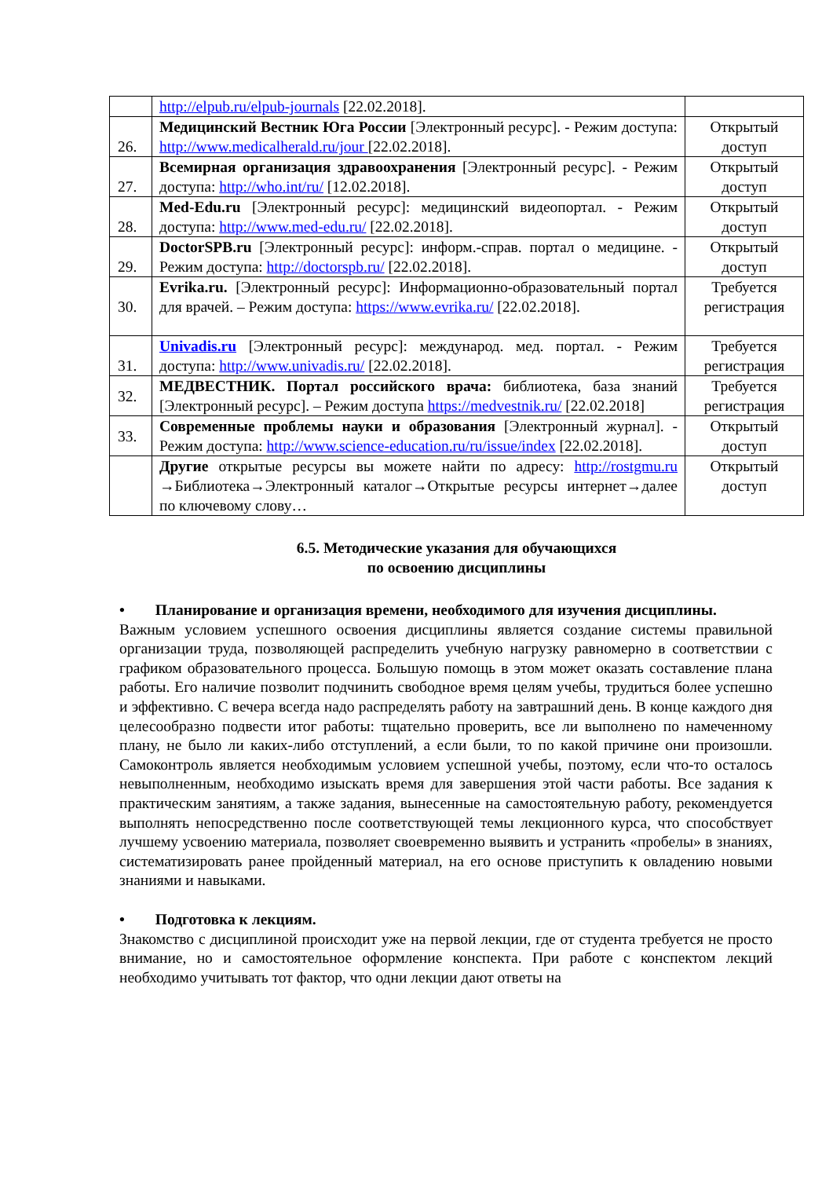| | http://elpub.ru/elpub-journals [22.02.2018]. | |
| 26. | Медицинский Вестник Юга России [Электронный ресурс]. - Режим доступа: http://www.medicalherald.ru/jour [22.02.2018]. | Открытый доступ |
| 27. | Всемирная организация здравоохранения [Электронный ресурс]. - Режим доступа: http://who.int/ru/ [12.02.2018]. | Открытый доступ |
| 28. | Med-Edu.ru [Электронный ресурс]: медицинский видеопортал. - Режим доступа: http://www.med-edu.ru/ [22.02.2018]. | Открытый доступ |
| 29. | DoctorSPB.ru [Электронный ресурс]: информ.-справ. портал о медицине. - Режим доступа: http://doctorspb.ru/ [22.02.2018]. | Открытый доступ |
| 30. | Evrika.ru. [Электронный ресурс]: Информационно-образовательный портал для врачей. – Режим доступа: https://www.evrika.ru/ [22.02.2018]. | Требуется регистрация |
| 31. | Univadis.ru [Электронный ресурс]: международ. мед. портал. - Режим доступа: http://www.univadis.ru/ [22.02.2018]. | Требуется регистрация |
| 32. | МЕДВЕСТНИК. Портал российского врача: библиотека, база знаний [Электронный ресурс]. – Режим доступа https://medvestnik.ru/ [22.02.2018] | Требуется регистрация |
| 33. | Современные проблемы науки и образования [Электронный журнал]. - Режим доступа: http://www.science-education.ru/ru/issue/index [22.02.2018]. | Открытый доступ |
| | Другие открытые ресурсы вы можете найти по адресу: http://rostgmu.ru →Библиотека→Электронный каталог→Открытые ресурсы интернет→далее по ключевому слову… | Открытый доступ |
6.5. Методические указания для обучающихся
по освоению дисциплины
• Планирование и организация времени, необходимого для изучения дисциплины.
Важным условием успешного освоения дисциплины является создание системы правильной организации труда, позволяющей распределить учебную нагрузку равномерно в соответствии с графиком образовательного процесса. Большую помощь в этом может оказать составление плана работы. Его наличие позволит подчинить свободное время целям учебы, трудиться более успешно и эффективно. С вечера всегда надо распределять работу на завтрашний день. В конце каждого дня целесообразно подвести итог работы: тщательно проверить, все ли выполнено по намеченному плану, не было ли каких-либо отступлений, а если были, то по какой причине они произошли. Самоконтроль является необходимым условием успешной учебы, поэтому, если что-то осталось невыполненным, необходимо изыскать время для завершения этой части работы. Все задания к практическим занятиям, а также задания, вынесенные на самостоятельную работу, рекомендуется выполнять непосредственно после соответствующей темы лекционного курса, что способствует лучшему усвоению материала, позволяет своевременно выявить и устранить «пробелы» в знаниях, систематизировать ранее пройденный материал, на его основе приступить к овладению новыми знаниями и навыками.
• Подготовка к лекциям.
Знакомство с дисциплиной происходит уже на первой лекции, где от студента требуется не просто внимание, но и самостоятельное оформление конспекта. При работе с конспектом лекций необходимо учитывать тот фактор, что одни лекции дают ответы на